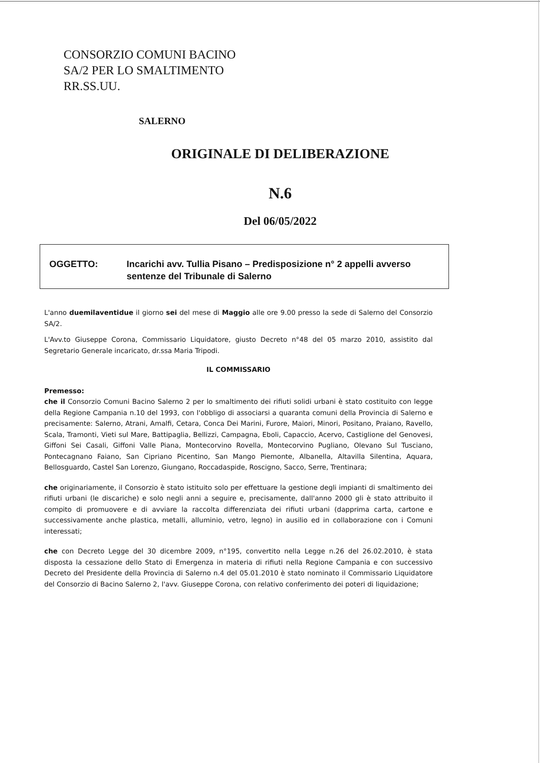CONSORZIO COMUNI BACINO
SA/2 PER LO SMALTIMENTO
RR.SS.UU.
SALERNO
ORIGINALE DI DELIBERAZIONE
N.6
Del 06/05/2022
OGGETTO: Incarichi avv. Tullia Pisano – Predisposizione n° 2 appelli avverso sentenze del Tribunale di Salerno
L'anno duemilaventidue il giorno sei del mese di Maggio alle ore 9.00 presso la sede di Salerno del Consorzio SA/2.
L'Avv.to Giuseppe Corona, Commissario Liquidatore, giusto Decreto n°48 del 05 marzo 2010, assistito dal Segretario Generale incaricato, dr.ssa Maria Tripodi.
IL COMMISSARIO
Premesso:
che il Consorzio Comuni Bacino Salerno 2 per lo smaltimento dei rifiuti solidi urbani è stato costituito con legge della Regione Campania n.10 del 1993, con l'obbligo di associarsi a quaranta comuni della Provincia di Salerno e precisamente: Salerno, Atrani, Amalfi, Cetara, Conca Dei Marini, Furore, Maiori, Minori, Positano, Praiano, Ravello, Scala, Tramonti, Vieti sul Mare, Battipaglia, Bellizzi, Campagna, Eboli, Capaccio, Acervo, Castiglione del Genovesi, Giffoni Sei Casali, Giffoni Valle Piana, Montecorvino Rovella, Montecorvino Pugliano, Olevano Sul Tusciano, Pontecagnano Faiano, San Cipriano Picentino, San Mango Piemonte, Albanella, Altavilla Silentina, Aquara, Bellosguardo, Castel San Lorenzo, Giungano, Roccadaspide, Roscigno, Sacco, Serre, Trentinara;
che originariamente, il Consorzio è stato istituito solo per effettuare la gestione degli impianti di smaltimento dei rifiuti urbani (le discariche) e solo negli anni a seguire e, precisamente, dall'anno 2000 gli è stato attribuito il compito di promuovere e di avviare la raccolta differenziata dei rifiuti urbani (dapprima carta, cartone e successivamente anche plastica, metalli, alluminio, vetro, legno) in ausilio ed in collaborazione con i Comuni interessati;
che con Decreto Legge del 30 dicembre 2009, n°195, convertito nella Legge n.26 del 26.02.2010, è stata disposta la cessazione dello Stato di Emergenza in materia di rifiuti nella Regione Campania e con successivo Decreto del Presidente della Provincia di Salerno n.4 del 05.01.2010 è stato nominato il Commissario Liquidatore del Consorzio di Bacino Salerno 2, l'avv. Giuseppe Corona, con relativo conferimento dei poteri di liquidazione;